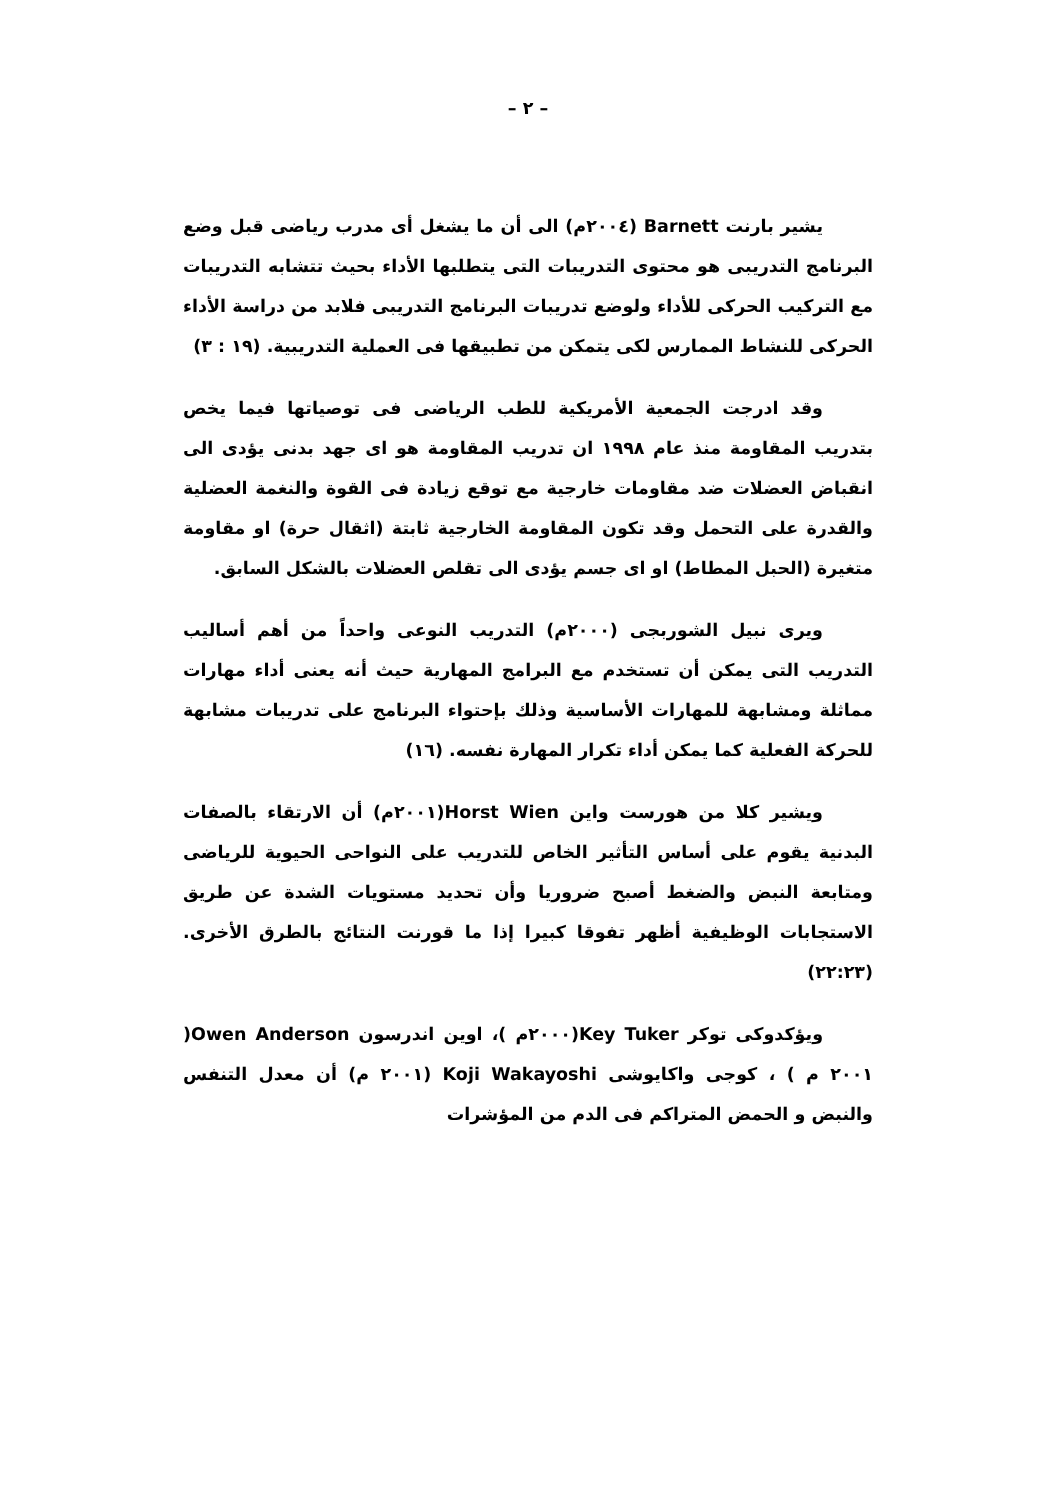– ٢ –
يشير بارنت Barnett (٢٠٠٤م) الى أن ما يشغل أى مدرب رياضى قبل وضع البرنامج التدريبى هو محتوى التدريبات التى يتطلبها الأداء بحيث تتشابه التدريبات مع التركيب الحركى للأداء ولوضع تدريبات البرنامج التدريبى فلابد من دراسة الأداء الحركى للنشاط الممارس لكى يتمكن من تطبيقها فى العملية التدريبية. (١٩ : ٣)
وقد ادرجت الجمعية الأمريكية للطب الرياضى فى توصياتها فيما يخص بتدريب المقاومة منذ عام ١٩٩٨ ان تدريب المقاومة هو اى جهد بدنى يؤدى الى انقباض العضلات ضد مقاومات خارجية مع توقع زيادة فى القوة والنغمة العضلية والقدرة على التحمل وقد تكون المقاومة الخارجية ثابتة (اثقال حرة) او مقاومة متغيرة (الحبل المطاط) او اى جسم يؤدى الى تقلص العضلات بالشكل السابق.
ويرى نبيل الشوربجى (٢٠٠٠م) التدريب النوعى واحداً من أهم أساليب التدريب التى يمكن أن تستخدم مع البرامج المهارية حيث أنه يعنى أداء مهارات مماثلة ومشابهة للمهارات الأساسية وذلك بإحتواء البرنامج على تدريبات مشابهة للحركة الفعلية كما يمكن أداء تكرار المهارة نفسه. (١٦)
ويشير كلا من هورست واين Horst Wien(٢٠٠١م) أن الارتقاء بالصفات البدنية يقوم على أساس التأثير الخاص للتدريب على النواحى الحيوية للرياضى ومتابعة النبض والضغط أصبح ضروريا وأن تحديد مستويات الشدة عن طريق الاستجابات الوظيفية أظهر تفوقا كبيرا إذا ما قورنت النتائج بالطرق الأخرى.(٢٢:٢٣)
ويؤكدوكى توكر Key Tuker(٢٠٠٠م )، اوين اندرسون Owen Anderson( ٢٠٠١ م ) ، كوجى واكايوشى Koji Wakayoshi (٢٠٠١ م) أن معدل التنفس والنبض و الحمض المتراكم فى الدم من المؤشرات